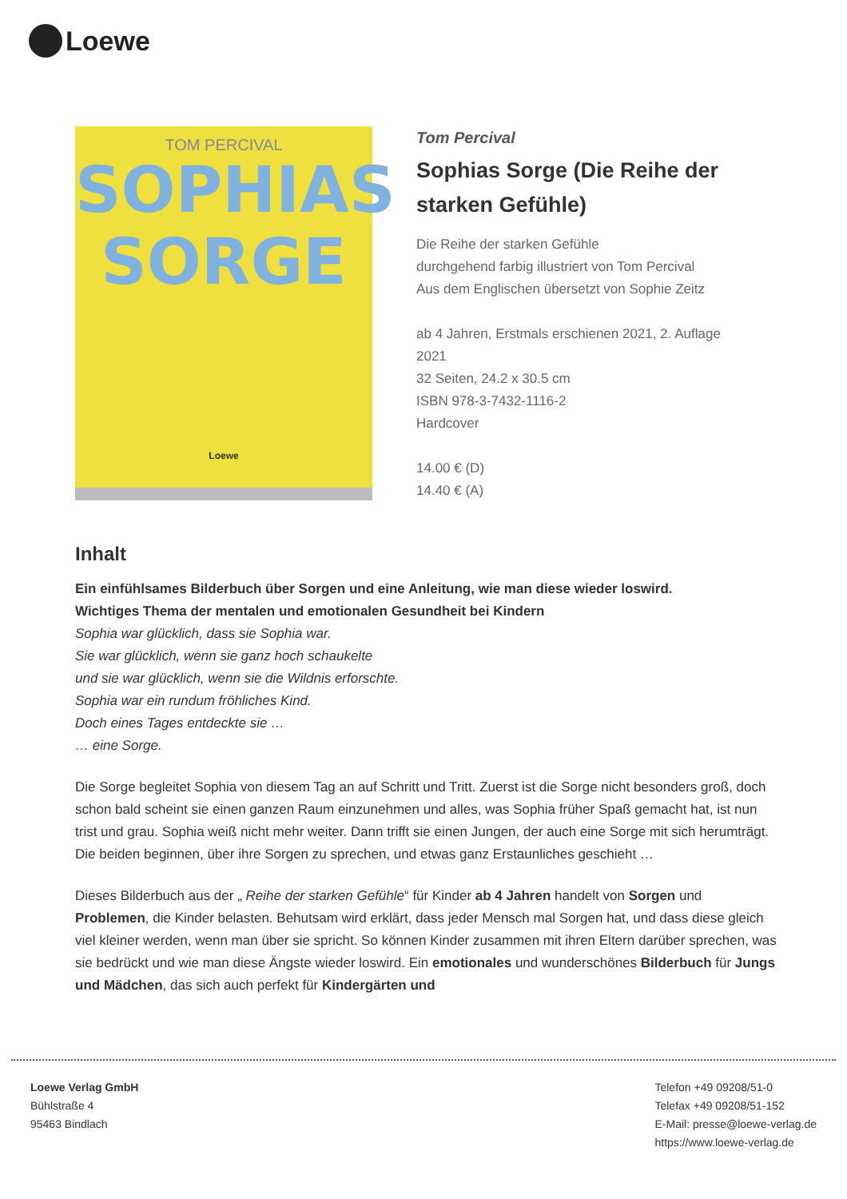Loewe
TOM PERCIVAL
SOPHIAS
SORGE
Loewe
Tom Percival
Sophias Sorge (Die Reihe der starken Gefühle)
Die Reihe der starken Gefühle
durchgehend farbig illustriert von Tom Percival
Aus dem Englischen übersetzt von Sophie Zeitz
ab 4 Jahren, Erstmals erschienen 2021, 2. Auflage 2021
32 Seiten, 24.2 x 30.5 cm
ISBN 978-3-7432-1116-2
Hardcover
14.00 € (D)
14.40 € (A)
Inhalt
Ein einfühlsames Bilderbuch über Sorgen und eine Anleitung, wie man diese wieder loswird.
Wichtiges Thema der mentalen und emotionalen Gesundheit bei Kindern
Sophia war glücklich, dass sie Sophia war.
Sie war glücklich, wenn sie ganz hoch schaukelte
und sie war glücklich, wenn sie die Wildnis erforschte.
Sophia war ein rundum fröhliches Kind.
Doch eines Tages entdeckte sie …
… eine Sorge.
Die Sorge begleitet Sophia von diesem Tag an auf Schritt und Tritt. Zuerst ist die Sorge nicht besonders groß, doch schon bald scheint sie einen ganzen Raum einzunehmen und alles, was Sophia früher Spaß gemacht hat, ist nun trist und grau. Sophia weiß nicht mehr weiter. Dann trifft sie einen Jungen, der auch eine Sorge mit sich herumträgt. Die beiden beginnen, über ihre Sorgen zu sprechen, und etwas ganz Erstaunliches geschieht …
Dieses Bilderbuch aus der „ Reihe der starken Gefühle“ für Kinder ab 4 Jahren handelt von Sorgen und Problemen, die Kinder belasten. Behutsam wird erklärt, dass jeder Mensch mal Sorgen hat, und dass diese gleich viel kleiner werden, wenn man über sie spricht. So können Kinder zusammen mit ihren Eltern darüber sprechen, was sie bedrückt und wie man diese Ängste wieder loswird. Ein emotionales und wunderschönes Bilderbuch für Jungs und Mädchen, das sich auch perfekt für Kindergärten und
Loewe Verlag GmbH
Bühlstraße 4
95463 Bindlach
Telefon +49 09208/51-0
Telefax +49 09208/51-152
E-Mail: presse@loewe-verlag.de
https://www.loewe-verlag.de